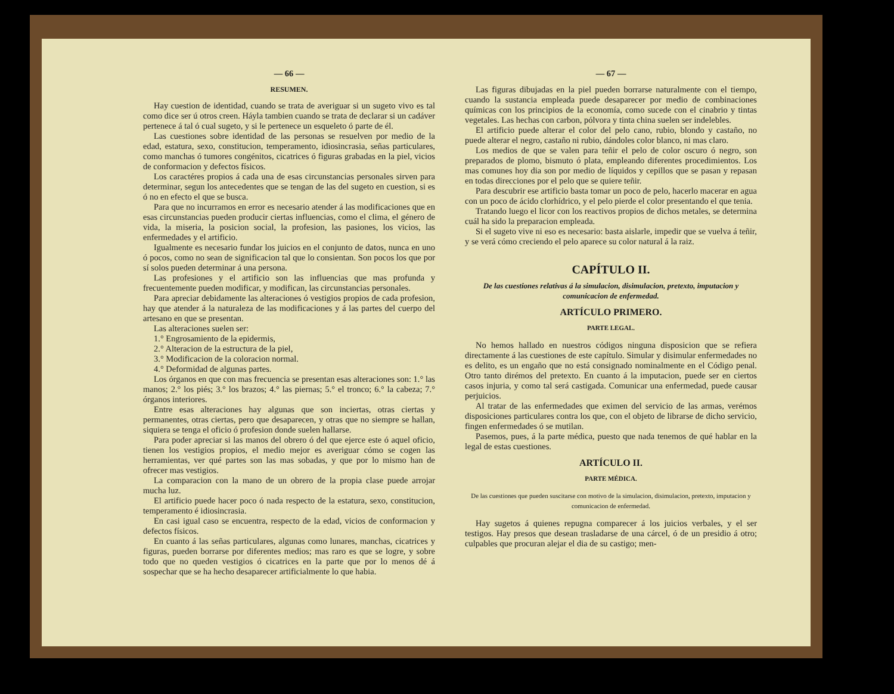— 66 —
RESUMEN.
Hay cuestion de identidad, cuando se trata de averiguar si un sugeto vivo es tal como dice ser ú otros creen. Háyla tambien cuando se trata de declarar si un cadáver pertenece á tal ó cual sugeto, y si le pertenece un esqueleto ó parte de él.
Las cuestiones sobre identidad de las personas se resuelven por medio de la edad, estatura, sexo, constitucion, temperamento, idiosincrasia, señas particulares, como manchas ó tumores congénitos, cicatrices ó figuras grabadas en la piel, vicios de conformacion y defectos físicos.
Los caractéres propios á cada una de esas circunstancias personales sirven para determinar, segun los antecedentes que se tengan de las del sugeto en cuestion, si es ó no en efecto el que se busca.
Para que no incurramos en error es necesario atender á las modificaciones que en esas circunstancias pueden producir ciertas influencias, como el clima, el género de vida, la miseria, la posicion social, la profesion, las pasiones, los vicios, las enfermedades y el artificio.
Igualmente es necesario fundar los juicios en el conjunto de datos, nunca en uno ó pocos, como no sean de significacion tal que lo consientan. Son pocos los que por sí solos pueden determinar á una persona.
Las profesiones y el artificio son las influencias que mas profunda y frecuentemente pueden modificar, y modifican, las circunstancias personales.
Para apreciar debidamente las alteraciones ó vestigios propios de cada profesion, hay que atender á la naturaleza de las modificaciones y á las partes del cuerpo del artesano en que se presentan.
Las alteraciones suelen ser:
1.° Engrosamiento de la epidermis,
2.° Alteracion de la estructura de la piel,
3.° Modificacion de la coloracion normal.
4.° Deformidad de algunas partes.
Los órganos en que con mas frecuencia se presentan esas alteraciones son: 1.° las manos; 2.° los piés; 3.° los brazos; 4.° las piernas; 5.° el tronco; 6.° la cabeza; 7.° órganos interiores.
Entre esas alteraciones hay algunas que son inciertas, otras ciertas y permanentes, otras ciertas, pero que desaparecen, y otras que no siempre se hallan, siquiera se tenga el oficio ó profesion donde suelen hallarse.
Para poder apreciar si las manos del obrero ó del que ejerce este ó aquel oficio, tienen los vestigios propios, el medio mejor es averiguar cómo se cogen las herramientas, ver qué partes son las mas sobadas, y que por lo mismo han de ofrecer mas vestigios.
La comparacion con la mano de un obrero de la propia clase puede arrojar mucha luz.
El artificio puede hacer poco ó nada respecto de la estatura, sexo, constitucion, temperamento é idiosincrasia.
En casi igual caso se encuentra, respecto de la edad, vicios de conformacion y defectos físicos.
En cuanto á las señas particulares, algunas como lunares, manchas, cicatrices y figuras, pueden borrarse por diferentes medios; mas raro es que se logre, y sobre todo que no queden vestigios ó cicatrices en la parte que por lo menos dé á sospechar que se ha hecho desaparecer artificialmente lo que habia.
— 67 —
Las figuras dibujadas en la piel pueden borrarse naturalmente con el tiempo, cuando la sustancia empleada puede desaparecer por medio de combinaciones químicas con los principios de la economía, como sucede con el cinabrio y tintas vegetales. Las hechas con carbon, pólvora y tinta china suelen ser indelebles.
El artificio puede alterar el color del pelo cano, rubio, blondo y castaño, no puede alterar el negro, castaño ni rubio, dándoles color blanco, ni mas claro.
Los medios de que se valen para teñir el pelo de color oscuro ó negro, son preparados de plomo, bismuto ó plata, empleando diferentes procedimientos. Los mas comunes hoy dia son por medio de líquidos y cepillos que se pasan y repasan en todas direcciones por el pelo que se quiere teñir.
Para descubrir ese artificio basta tomar un poco de pelo, hacerlo macerar en agua con un poco de ácido clorhídrico, y el pelo pierde el color presentando el que tenia.
Tratando luego el licor con los reactivos propios de dichos metales, se determina cuál ha sido la preparacion empleada.
Si el sugeto vive ni eso es necesario: basta aislarle, impedir que se vuelva á teñir, y se verá cómo creciendo el pelo aparece su color natural á la raiz.
CAPÍTULO II.
De las cuestiones relativas á la simulacion, disimulacion, pretexto, imputacion y comunicacion de enfermedad.
ARTÍCULO PRIMERO.
PARTE LEGAL.
No hemos hallado en nuestros códigos ninguna disposicion que se refiera directamente á las cuestiones de este capítulo. Simular y disimular enfermedades no es delito, es un engaño que no está consignado nominalmente en el Código penal. Otro tanto dirémos del pretexto. En cuanto á la imputacion, puede ser en ciertos casos injuria, y como tal será castigada. Comunicar una enfermedad, puede causar perjuicios.
Al tratar de las enfermedades que eximen del servicio de las armas, verémos disposiciones particulares contra los que, con el objeto de librarse de dicho servicio, fingen enfermedades ó se mutilan.
Pasemos, pues, á la parte médica, puesto que nada tenemos de qué hablar en la legal de estas cuestiones.
ARTÍCULO II.
PARTE MÉDICA.
De las cuestiones que pueden suscitarse con motivo de la simulacion, disimulacion, pretexto, imputacion y comunicacion de enfermedad.
Hay sugetos á quienes repugna comparecer á los juicios verbales, y el ser testigos. Hay presos que desean trasladarse de una cárcel, ó de un presidio á otro; culpables que procuran alejar el dia de su castigo; men-